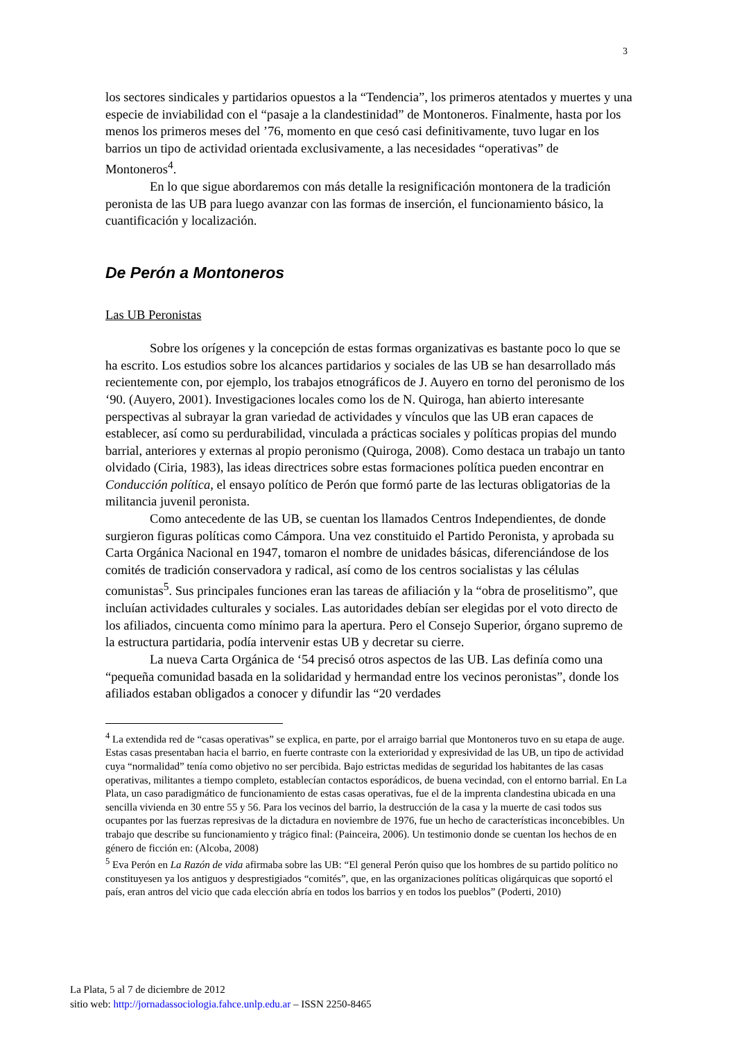3
los sectores sindicales y partidarios opuestos a la “Tendencia”, los primeros atentados y muertes y una especie de inviabilidad con el “pasaje a la clandestinidad” de Montoneros. Finalmente, hasta por los menos los primeros meses del ’76, momento en que cesó casi definitivamente, tuvo lugar en los barrios un tipo de actividad orientada exclusivamente, a las necesidades “operativas” de Montoneros<sup>4</sup>.
En lo que sigue abordaremos con más detalle la resignificación montonera de la tradición peronista de las UB para luego avanzar con las formas de inserción, el funcionamiento básico, la cuantificación y localización.
De Perón a Montoneros
Las UB Peronistas
Sobre los orígenes y la concepción de estas formas organizativas es bastante poco lo que se ha escrito. Los estudios sobre los alcances partidarios y sociales de las UB se han desarrollado más recientemente con, por ejemplo, los trabajos etnográficos de J. Auyero en torno del peronismo de los ‘90. (Auyero, 2001). Investigaciones locales como los de N. Quiroga, han abierto interesante perspectivas al subrayar la gran variedad de actividades y vínculos que las UB eran capaces de establecer, así como su perdurabilidad, vinculada a prácticas sociales y políticas propias del mundo barrial, anteriores y externas al propio peronismo (Quiroga, 2008). Como destaca un trabajo un tanto olvidado (Ciria, 1983), las ideas directrices sobre estas formaciones política pueden encontrar en Conducción política, el ensayo político de Perón que formó parte de las lecturas obligatorias de la militancia juvenil peronista.
Como antecedente de las UB, se cuentan los llamados Centros Independientes, de donde surgieron figuras políticas como Cámpora. Una vez constituido el Partido Peronista, y aprobada su Carta Orgánica Nacional en 1947, tomaron el nombre de unidades básicas, diferenciándose de los comités de tradición conservadora y radical, así como de los centros socialistas y las células comunistas<sup>5</sup>. Sus principales funciones eran las tareas de afiliación y la “obra de proselitismo”, que incluían actividades culturales y sociales. Las autoridades debían ser elegidas por el voto directo de los afiliados, cincuenta como mínimo para la apertura. Pero el Consejo Superior, órgano supremo de la estructura partidaria, podía intervenir estas UB y decretar su cierre.
La nueva Carta Orgánica de ‘54 precisó otros aspectos de las UB. Las definía como una “pequeña comunidad basada en la solidaridad y hermandad entre los vecinos peronistas”, donde los afiliados estaban obligados a conocer y difundir las “20 verdades
<sup>4</sup> La extendida red de “casas operativas” se explica, en parte, por el arraigo barrial que Montoneros tuvo en su etapa de auge. Estas casas presentaban hacia el barrio, en fuerte contraste con la exterioridad y expresividad de las UB, un tipo de actividad cuya “normalidad” tenía como objetivo no ser percibida. Bajo estrictas medidas de seguridad los habitantes de las casas operativas, militantes a tiempo completo, establecían contactos esporádicos, de buena vecindad, con el entorno barrial. En La Plata, un caso paradigmático de funcionamiento de estas casas operativas, fue el de la imprenta clandestina ubicada en una sencilla vivienda en 30 entre 55 y 56. Para los vecinos del barrio, la destrucción de la casa y la muerte de casi todos sus ocupantes por las fuerzas represivas de la dictadura en noviembre de 1976, fue un hecho de características inconcebibles. Un trabajo que describe su funcionamiento y trágico final: (Painceira, 2006). Un testimonio donde se cuentan los hechos de en género de ficción en: (Alcoba, 2008)
<sup>5</sup> Eva Perón en La Razón de vida afirmaba sobre las UB: “El general Perón quiso que los hombres de su partido político no constituyesen ya los antiguos y desprestigiados “comités”, que, en las organizaciones políticas oligárquicas que soportó el país, eran antros del vicio que cada elección abría en todos los barrios y en todos los pueblos” (Poderti, 2010)
La Plata, 5 al 7 de diciembre de 2012
sitio web: http://jornadassociologia.fahce.unlp.edu.ar – ISSN 2250-8465